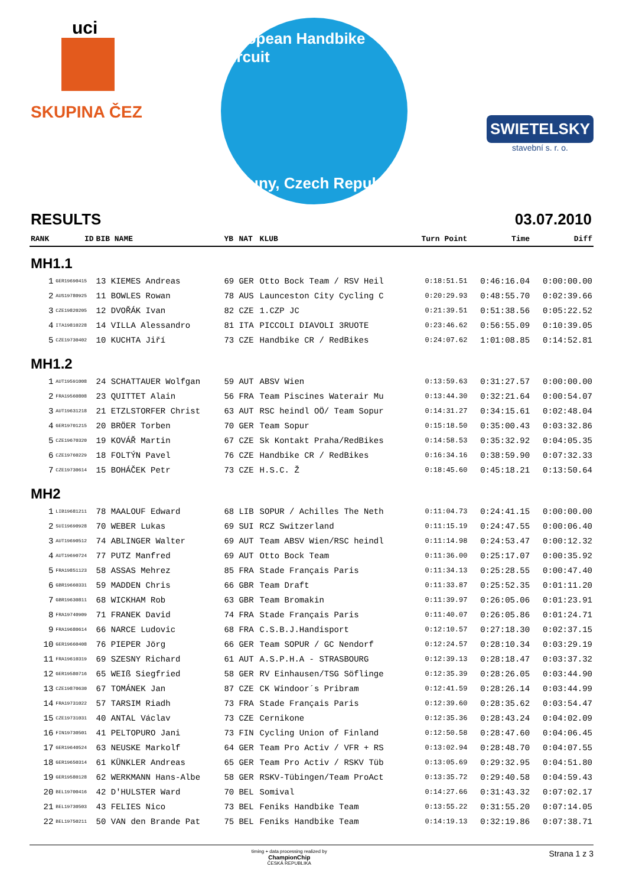uci
SKUPINA ČEZ
European Handbike Circuit
Louny, Czech Republic
SWIETELSKY
stavební s. r. o.
RESULTS 03.07.2010
| RANK | ID | BIB NAME | YB | NAT | KLUB | Turn Point | Time | Diff |
| --- | --- | --- | --- | --- | --- | --- | --- | --- |
| MH1.1 | | | | | | | | |
| 1 | GER19690415 | 13 KIEMES Andreas | 69 | GER | Otto Bock Team / RSV Heil | 0:18:51.51 | 0:46:16.04 | 0:00:00.00 |
| 2 | AUS19780925 | 11 BOWLES Rowan | 78 | AUS | Launceston City Cycling C | 0:20:29.93 | 0:48:55.70 | 0:02:39.66 |
| 3 | CZE19820205 | 12 DVOŘÁK Ivan | 82 | CZE | 1.CZP JC | 0:21:39.51 | 0:51:38.56 | 0:05:22.52 |
| 4 | ITA19810228 | 14 VILLA Alessandro | 81 | ITA | PICCOLI DIAVOLI 3RUOTE | 0:23:46.62 | 0:56:55.09 | 0:10:39.05 |
| 5 | CZE19730402 | 10 KUCHTA Jiří | 73 | CZE | Handbike CR / RedBikes | 0:24:07.62 | 1:01:08.85 | 0:14:52.81 |
| MH1.2 | | | | | | | | |
| 1 | AUT19591008 | 24 SCHATTAUER Wolfgan | 59 | AUT | ABSV Wien | 0:13:59.63 | 0:31:27.57 | 0:00:00.00 |
| 2 | FRA19560808 | 23 QUITTET Alain | 56 | FRA | Team Piscines Waterair Mu | 0:13:44.30 | 0:32:21.64 | 0:00:54.07 |
| 3 | AUT19631218 | 21 ETZLSTORFER Christ | 63 | AUT | RSC heindl OÖ/ Team Sopur | 0:14:31.27 | 0:34:15.61 | 0:02:48.04 |
| 4 | GER19701215 | 20 BRÖER Torben | 70 | GER | Team Sopur | 0:15:18.50 | 0:35:00.43 | 0:03:32.86 |
| 5 | CZE19670320 | 19 KOVÁŘ Martin | 67 | CZE | Sk Kontakt Praha/RedBikes | 0:14:58.53 | 0:35:32.92 | 0:04:05.35 |
| 6 | CZE19760229 | 18 FOLTÝN Pavel | 76 | CZE | Handbike CR / RedBikes | 0:16:34.16 | 0:38:59.90 | 0:07:32.33 |
| 7 | CZE19730614 | 15 BOHÁČEK Petr | 73 | CZE | H.S.C. Ž | 0:18:45.60 | 0:45:18.21 | 0:13:50.64 |
| MH2 | | | | | | | | |
| 1 | LIB19681211 | 78 MAALOUF Edward | 68 | LIB | SOPUR / Achilles The Neth | 0:11:04.73 | 0:24:41.15 | 0:00:00.00 |
| 2 | SUI19690928 | 70 WEBER Lukas | 69 | SUI | RCZ Switzerland | 0:11:15.19 | 0:24:47.55 | 0:00:06.40 |
| 3 | AUT19690512 | 74 ABLINGER Walter | 69 | AUT | Team ABSV Wien/RSC heindl | 0:11:14.98 | 0:24:53.47 | 0:00:12.32 |
| 4 | AUT19690724 | 77 PUTZ Manfred | 69 | AUT | Otto Bock Team | 0:11:36.00 | 0:25:17.07 | 0:00:35.92 |
| 5 | FRA19851123 | 58 ASSAS Mehrez | 85 | FRA | Stade Français Paris | 0:11:34.13 | 0:25:28.55 | 0:00:47.40 |
| 6 | GBR19660331 | 59 MADDEN Chris | 66 | GBR | Team Draft | 0:11:33.87 | 0:25:52.35 | 0:01:11.20 |
| 7 | GBR19630811 | 68 WICKHAM Rob | 63 | GBR | Team Bromakin | 0:11:39.97 | 0:26:05.06 | 0:01:23.91 |
| 8 | FRA19740909 | 71 FRANEK David | 74 | FRA | Stade Français Paris | 0:11:40.07 | 0:26:05.86 | 0:01:24.71 |
| 9 | FRA19680614 | 66 NARCE Ludovic | 68 | FRA | C.S.B.J.Handisport | 0:12:10.57 | 0:27:18.30 | 0:02:37.15 |
| 10 | GER19660408 | 76 PIEPER Jörg | 66 | GER | Team SOPUR / GC Nendorf | 0:12:24.57 | 0:28:10.34 | 0:03:29.19 |
| 11 | FRA19610319 | 69 SZESNY Richard | 61 | AUT | A.S.P.H.A - STRASBOURG | 0:12:39.13 | 0:28:18.47 | 0:03:37.32 |
| 12 | GER19580716 | 65 WEIß Siegfried | 58 | GER | RV Einhausen/TSG Söflinge | 0:12:35.39 | 0:28:26.05 | 0:03:44.90 |
| 13 | CZE19870630 | 67 TOMÁNEK Jan | 87 | CZE | CK Windoor´s Pribram | 0:12:41.59 | 0:28:26.14 | 0:03:44.99 |
| 14 | FRA19731022 | 57 TARSIM Riadh | 73 | FRA | Stade Français Paris | 0:12:39.60 | 0:28:35.62 | 0:03:54.47 |
| 15 | CZE19731031 | 40 ANTAL Václav | 73 | CZE | Cernikone | 0:12:35.36 | 0:28:43.24 | 0:04:02.09 |
| 16 | FIN19730501 | 41 PELTOPURO Jani | 73 | FIN | Cycling Union of Finland | 0:12:50.58 | 0:28:47.60 | 0:04:06.45 |
| 17 | GER19640524 | 63 NEUSKE Markolf | 64 | GER | Team Pro Activ / VFR + RS | 0:13:02.94 | 0:28:48.70 | 0:04:07.55 |
| 18 | GER19650314 | 61 KÜNKLER Andreas | 65 | GER | Team Pro Activ / RSKV Tüb | 0:13:05.69 | 0:29:32.95 | 0:04:51.80 |
| 19 | GER19580128 | 62 WERKMANN Hans-Albe | 58 | GER | RSKV-Tübingen/Team ProAct | 0:13:35.72 | 0:29:40.58 | 0:04:59.43 |
| 20 | BEL19700416 | 42 D'HULSTER Ward | 70 | BEL | Somival | 0:14:27.66 | 0:31:43.32 | 0:07:02.17 |
| 21 | BEL19730503 | 43 FELIES Nico | 73 | BEL | Feniks Handbike Team | 0:13:55.22 | 0:31:55.20 | 0:07:14.05 |
| 22 | BEL19750211 | 50 VAN den Brande Pat | 75 | BEL | Feniks Handbike Team | 0:14:19.13 | 0:32:19.86 | 0:07:38.71 |
timing + data processing realized by
ChampionChip
ČESKÁ REPUBLIKA Strana 1 z 3